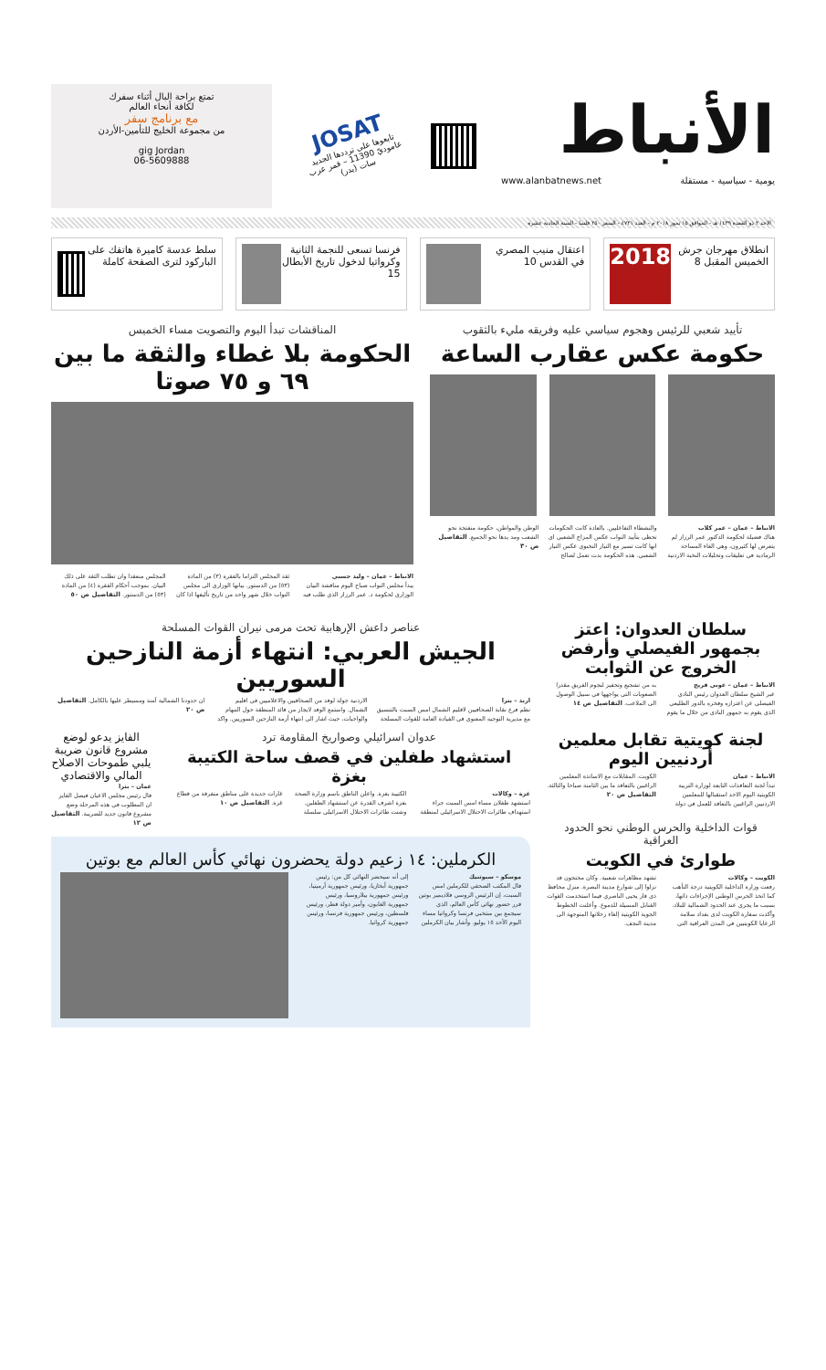الأنباط
يومية - سياسية - مستقلة www.alanbatnews.net
JOSAT
تابعوها على ترددها الجديد عاموديّ 11390 – قمر عرب سات (بدر)
تمتع براحة البال أثناء سفرك
لكافة أنحاء العالم
مع برنامج سفر
من مجموعة الخليج للتأمين-الأردن
gig Jordan
06-5609888
الاحد ٢ ذو القعدة ١٤٣٩ هـ - الموافق ١٥ تموز ٢٠١٨ م - العدد ٤٧٢١ - السعر ٢٥٠ فلسا - السنة الحادية عشرة
انطلاق مهرجان جرش الخميس المقبل 8 2018
اعتقال منيب المصري في القدس 10 فرنسا تسعى للنجمة الثانية وكرواتيا لدخول تاريخ الأبطال 15
سلط عدسة كاميرة هاتفك على الباركود لترى الصفحة كاملة
تأييد شعبي للرئيس وهجوم سياسي عليه وفريقه مليء بالثقوب
حكومة عكس عقارب الساعة
الانباط – عمان – عمر كلاب
هناك فضيلة لحكومة الدكتور عمر الرزاز لم يتعرض لها كثيرون، وهي الغاء المساحة الرمادية في تعليقات وتحليلات النخبة الاردنية والنشطاء التفاعليين. بالعادة كانت الحكومات تحظى بتأييد النواب عكس المزاج الشعبي اي انها كانت تسير مع التيار النخبوي عكس التيار الشعبي. هذه الحكومة بدت تعمل لصالح الوطن والمواطن، حكومة منفتحة نحو الشعب ومد يدها نحو الجميع. التفاصيل ص ٣٠
المناقشات تبدأ اليوم والتصويت مساء الخميس
الحكومة بلا غطاء والثقة ما بين ٦٩ و ٧٥ صوتا
الانباط – عمان – وليد حسني
يبدأ مجلس النواب صباح اليوم مناقشة البيان الوزاري لحكومة د. عمر الرزاز الذي طلب فيه ثقة المجلس التزاما بالفقرة (٣) من المادة (٥٣) من الدستور. بيانها الوزاري الى مجلس النواب خلال شهر واحد من تاريخ تأليفها اذا كان المجلس منعقدا وان تطلب الثقة على ذلك البيان. بموجب أحكام الفقرة (٤) من المادة (٥٣) من الدستور. التفاصيل ص ٥٠
سلطان العدوان: اعتز بجمهور الفيصلي وأرفض الخروج عن الثوابت
الانباط – عمان – عوني فريج
عبر الشيخ سلطان العدوان رئيس النادي الفيصلي عن اعتزازه وفخره بالدور الطليعي الذي يقوم به جمهور النادي من خلال ما يقوم به من تشجيع وتحفيز لنجوم الفريق مقدرا الصعوبات التي يواجهها في سبيل الوصول الى الملاعب. التفاصيل ص ١٤
لجنة كويتية تقابل معلمين أردنيين اليوم
الانباط – عمان
تبدأ لجنة التعاقدات التابعة لوزارة التربية الكويتية اليوم الاحد استقبالها للمعلمين الاردنيين الراغبين بالتعاقد للعمل في دولة الكويت. المقابلات مع الاساتذة المعلمين الراغبين بالتعاقد ما بين الثامنة صباحا والثالثة. التفاصيل ص ٢٠
قوات الداخلية والحرس الوطني نحو الحدود العراقية
طوارئ في الكويت
الكويت – وكالات
رفعت وزارة الداخلية الكويتية درجة التأهب كما اتخذ الحرس الوطني الإجراءات ذاتها، بسبب ما يجري عند الحدود الشمالية للبلاد. وأكدت سفارة الكويت لدى بغداد سلامة الرعايا الكويتيين في المدن العراقية التي تشهد مظاهرات شعبية. وكان محتجون قد نزلوا إلى شوارع مدينة البصرة. منزل محافظ ذي قار يحيى الناصري فيما استخدمت القوات القنابل المسيلة للدموع. وأعلنت الخطوط الجوية الكويتية إلغاء رحلاتها المتوجهة الى مدينة النجف.
عناصر داعش الإرهابية تحت مرمى نيران القوات المسلحة
الجيش العربي: انتهاء أزمة النازحين السوريين
اربد – بترا
نظم فرع نقابة الصحافيين لاقليم الشمال امس السبت بالتنسيق مع مديرية التوجيه المعنوي في القيادة العامة للقوات المسلحة الاردنية جولة لوفد من الصحافيين والاعلاميين في اقليم الشمال. واستمع الوفد لايجاز من قائد المنطقة حول المهام والواجبات، حيث اشار الى انتهاء أزمة النازحين السوريين. واكد ان حدودنا الشمالية آمنة ومسيطر عليها بالكامل. التفاصيل ص ٢٠
عدوان اسرائيلي وصواريخ المقاومة ترد
استشهاد طفلين في قصف ساحة الكتيبة بغزة
غزة – وكالات
استشهد طفلان مساء امس السبت جراء استهداف طائرات الاحتلال الاسرائيلي لمنطقة الكتيبة بغزة. واعلن الناطق باسم وزارة الصحة بغزة اشرف القدرة عن استشهاد الطفلين. وشنت طائرات الاحتلال الاسرائيلي سلسلة غارات جديدة على مناطق متفرقة من قطاع غزة. التفاصيل ص ١٠
الفايز يدعو لوضع مشروع قانون ضريبة يلبي طموحات الاصلاح المالي والاقتصادي
عمان – بترا
قال رئيس مجلس الاعيان فيصل الفايز ان المطلوب في هذه المرحلة وضع مشروع قانون جديد للضريبة. التفاصيل ص ١٢
الكرملين: ١٤ زعيم دولة يحضرون نهائي كأس العالم مع بوتين
موسكو – سبوتنيك
قال المكتب الصحفي للكرملين امس السبت، إن الرئيس الروسي فلاديمير بوتين قرر حضور نهائي كأس العالم، الذي سيجمع بين منتخبي فرنسا وكرواتيا مساء اليوم الأحد ١٥ يوليو. وأشار بيان الكرملين إلى أنه سيحضر النهائي كل من: رئيس جمهورية أبخازيا، ورئيس جمهورية أرمينيا، ورئيس جمهورية بيلاروسيا، ورئيس جمهورية الغابون، وأمير دولة قطر، ورئيس فلسطين، ورئيس جمهورية فرنسا، ورئيس جمهورية كرواتيا.